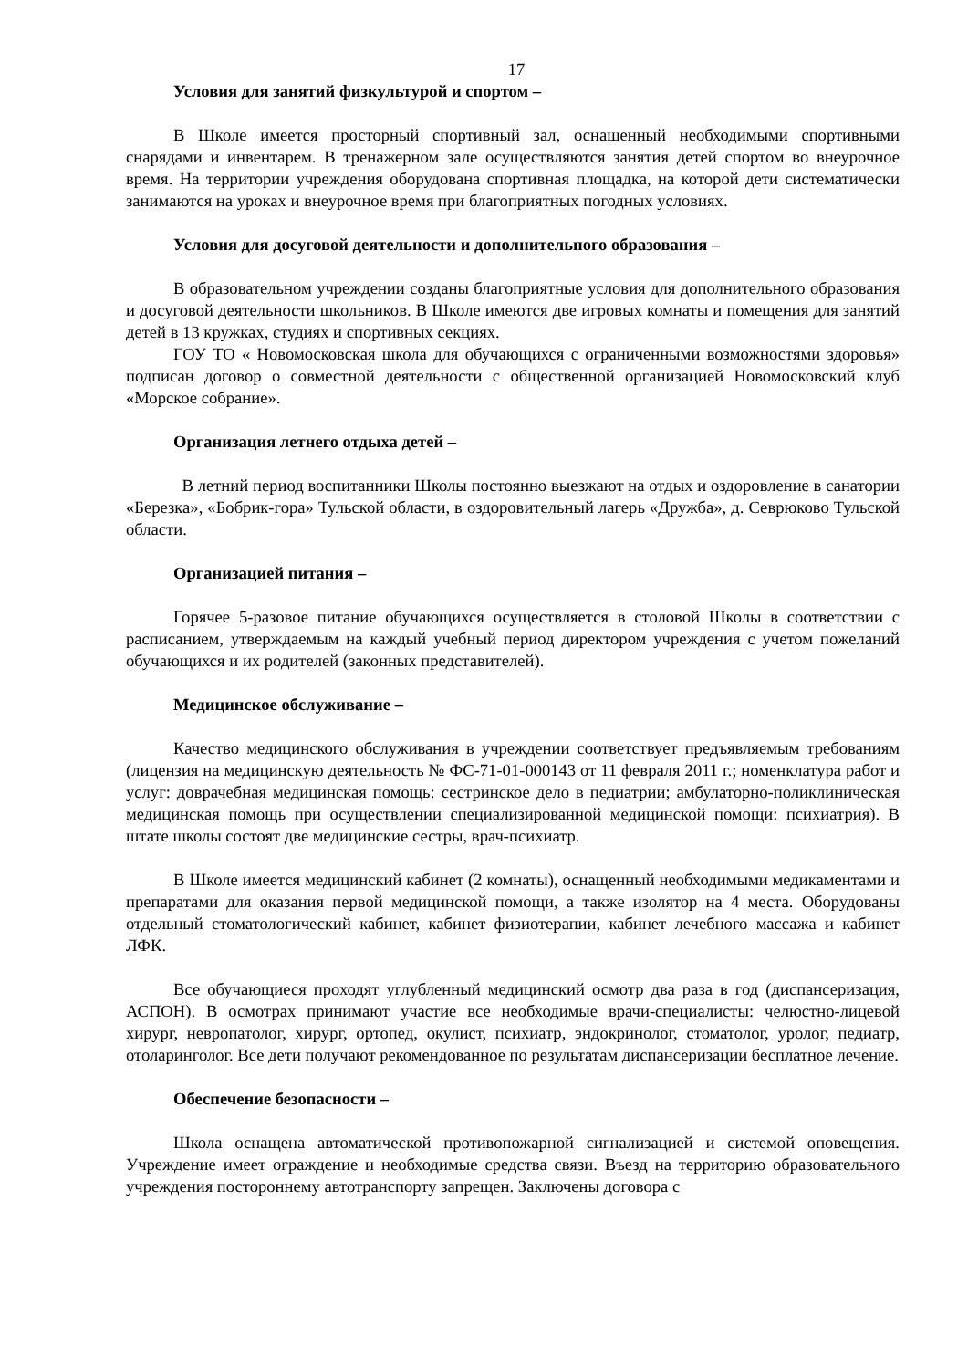17
Условия для занятий физкультурой и спортом –
В Школе имеется просторный спортивный зал, оснащенный необходимыми спортивными снарядами и инвентарем. В тренажерном зале осуществляются занятия детей спортом во внеурочное время. На территории учреждения оборудована спортивная площадка, на которой дети систематически занимаются на уроках и внеурочное время при благоприятных погодных условиях.
Условия для досуговой деятельности и дополнительного образования –
В образовательном учреждении созданы благоприятные условия для дополнительного образования и досуговой деятельности школьников. В Школе имеются две игровых комнаты и помещения для занятий детей в 13 кружках, студиях и спортивных секциях.
ГОУ ТО « Новомосковская школа для обучающихся с ограниченными возможностями здоровья» подписан договор о совместной деятельности с общественной организацией Новомосковский клуб «Морское собрание».
Организация летнего отдыха детей –
В летний период воспитанники Школы постоянно выезжают на отдых и оздоровление в санатории «Березка», «Бобрик-гора» Тульской области, в оздоровительный лагерь «Дружба», д. Севрюково Тульской области.
Организацией питания –
Горячее 5-разовое питание обучающихся осуществляется в столовой Школы в соответствии с расписанием, утверждаемым на каждый учебный период директором учреждения с учетом пожеланий обучающихся и их родителей (законных представителей).
Медицинское обслуживание –
Качество медицинского обслуживания в учреждении соответствует предъявляемым требованиям (лицензия на медицинскую деятельность № ФС-71-01-000143 от 11 февраля 2011 г.; номенклатура работ и услуг: доврачебная медицинская помощь: сестринское дело в педиатрии; амбулаторно-поликлиническая медицинская помощь при осуществлении специализированной медицинской помощи: психиатрия). В штате школы состоят две медицинские сестры, врач-психиатр.
В Школе имеется медицинский кабинет (2 комнаты), оснащенный необходимыми медикаментами и препаратами для оказания первой медицинской помощи, а также изолятор на 4 места. Оборудованы отдельный стоматологический кабинет, кабинет физиотерапии, кабинет лечебного массажа и кабинет ЛФК.
Все обучающиеся проходят углубленный медицинский осмотр два раза в год (диспансеризация, АСПОН). В осмотрах принимают участие все необходимые врачи-специалисты: челюстно-лицевой хирург, невропатолог, хирург, ортопед, окулист, психиатр, эндокринолог, стоматолог, уролог, педиатр, отоларинголог. Все дети получают рекомендованное по результатам диспансеризации бесплатное лечение.
Обеспечение безопасности –
Школа оснащена автоматической противопожарной сигнализацией и системой оповещения. Учреждение имеет ограждение и необходимые средства связи. Въезд на территорию образовательного учреждения постороннему автотранспорту запрещен. Заключены договора с